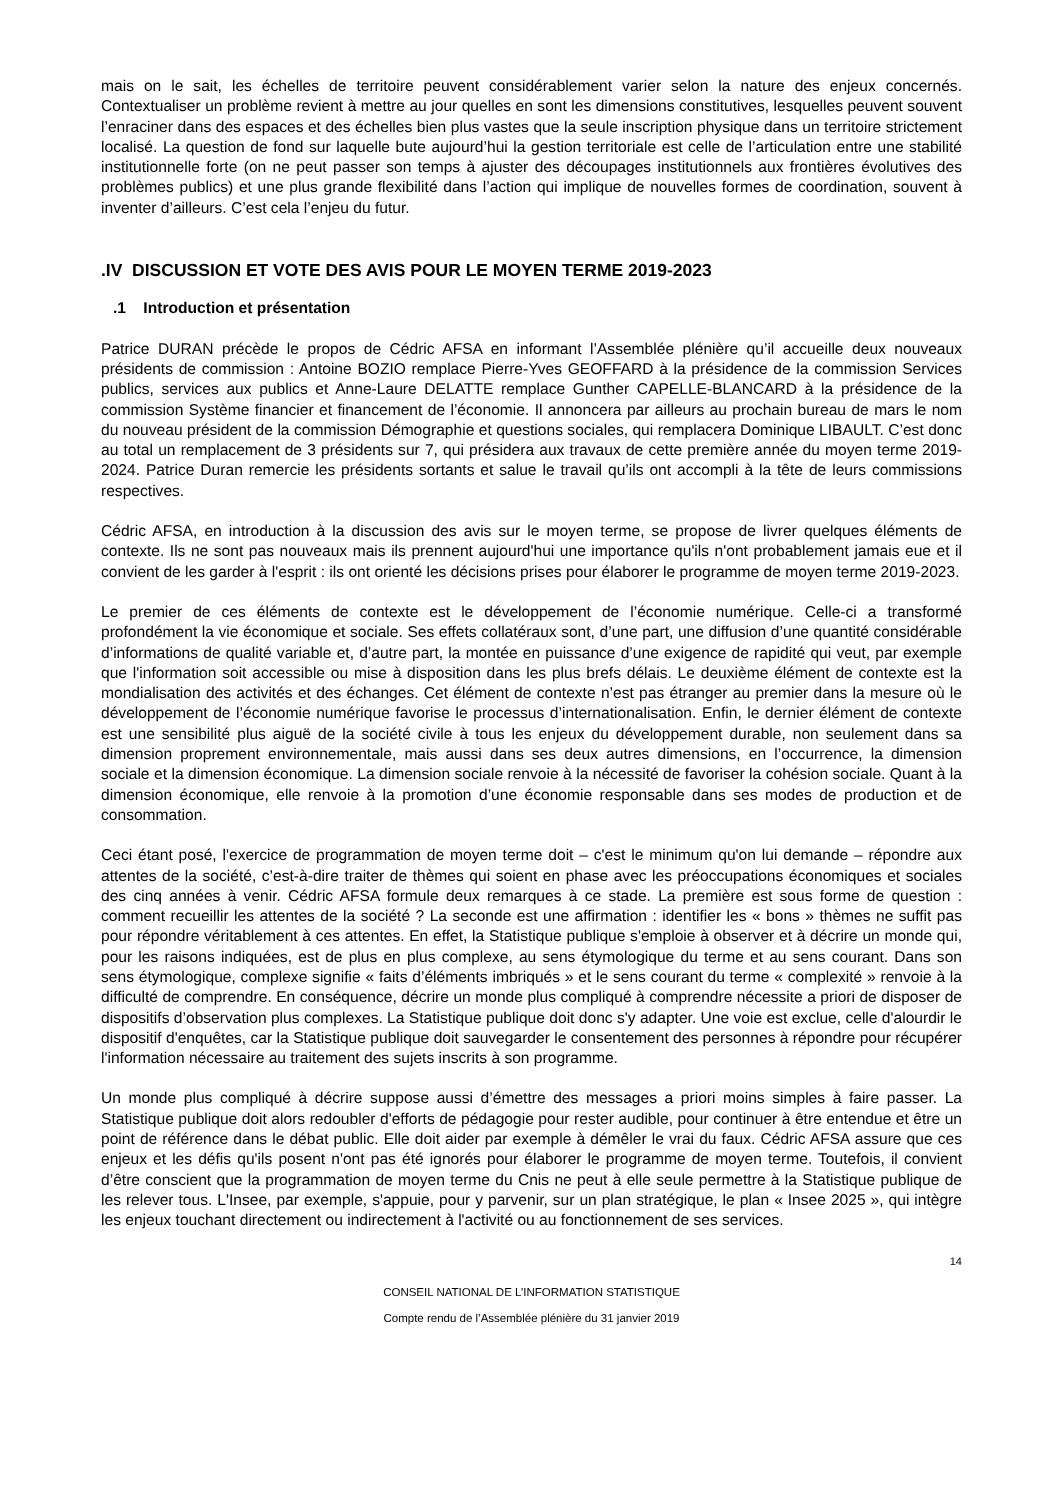mais on le sait, les échelles de territoire peuvent considérablement varier selon la nature des enjeux concernés. Contextualiser un problème revient à mettre au jour quelles en sont les dimensions constitutives, lesquelles peuvent souvent l’enraciner dans des espaces et des échelles bien plus vastes que la seule inscription physique dans un territoire strictement localisé. La question de fond sur laquelle bute aujourd’hui la gestion territoriale est celle de l’articulation entre une stabilité institutionnelle forte (on ne peut passer son temps à ajuster des découpages institutionnels aux frontières évolutives des problèmes publics) et une plus grande flexibilité dans l’action qui implique de nouvelles formes de coordination, souvent à inventer d’ailleurs. C’est cela l’enjeu du futur.
.IV DISCUSSION ET VOTE DES AVIS POUR LE MOYEN TERME 2019-2023
.1 Introduction et présentation
Patrice DURAN précède le propos de Cédric AFSA en informant l’Assemblée plénière qu’il accueille deux nouveaux présidents de commission : Antoine BOZIO remplace Pierre-Yves GEOFFARD à la présidence de la commission Services publics, services aux publics et Anne-Laure DELATTE remplace Gunther CAPELLE-BLANCARD à la présidence de la commission Système financier et financement de l’économie. Il annoncera par ailleurs au prochain bureau de mars le nom du nouveau président de la commission Démographie et questions sociales, qui remplacera Dominique LIBAULT. C’est donc au total un remplacement de 3 présidents sur 7, qui présidera aux travaux de cette première année du moyen terme 2019-2024. Patrice Duran remercie les présidents sortants et salue le travail qu’ils ont accompli à la tête de leurs commissions respectives.
Cédric AFSA, en introduction à la discussion des avis sur le moyen terme, se propose de livrer quelques éléments de contexte. Ils ne sont pas nouveaux mais ils prennent aujourd'hui une importance qu'ils n'ont probablement jamais eue et il convient de les garder à l'esprit : ils ont orienté les décisions prises pour élaborer le programme de moyen terme 2019-2023.
Le premier de ces éléments de contexte est le développement de l’économie numérique. Celle-ci a transformé profondément la vie économique et sociale. Ses effets collatéraux sont, d’une part, une diffusion d’une quantité considérable d’informations de qualité variable et, d’autre part, la montée en puissance d’une exigence de rapidité qui veut, par exemple que l'information soit accessible ou mise à disposition dans les plus brefs délais. Le deuxième élément de contexte est la mondialisation des activités et des échanges. Cet élément de contexte n’est pas étranger au premier dans la mesure où le développement de l’économie numérique favorise le processus d’internationalisation. Enfin, le dernier élément de contexte est une sensibilité plus aiguë de la société civile à tous les enjeux du développement durable, non seulement dans sa dimension proprement environnementale, mais aussi dans ses deux autres dimensions, en l’occurrence, la dimension sociale et la dimension économique. La dimension sociale renvoie à la nécessité de favoriser la cohésion sociale. Quant à la dimension économique, elle renvoie à la promotion d’une économie responsable dans ses modes de production et de consommation.
Ceci étant posé, l'exercice de programmation de moyen terme doit – c'est le minimum qu'on lui demande – répondre aux attentes de la société, c’est-à-dire traiter de thèmes qui soient en phase avec les préoccupations économiques et sociales des cinq années à venir. Cédric AFSA formule deux remarques à ce stade. La première est sous forme de question : comment recueillir les attentes de la société ? La seconde est une affirmation : identifier les « bons » thèmes ne suffit pas pour répondre véritablement à ces attentes. En effet, la Statistique publique s'emploie à observer et à décrire un monde qui, pour les raisons indiquées, est de plus en plus complexe, au sens étymologique du terme et au sens courant. Dans son sens étymologique, complexe signifie « faits d’éléments imbriqués » et le sens courant du terme « complexité » renvoie à la difficulté de comprendre. En conséquence, décrire un monde plus compliqué à comprendre nécessite a priori de disposer de dispositifs d’observation plus complexes. La Statistique publique doit donc s'y adapter. Une voie est exclue, celle d'alourdir le dispositif d'enquêtes, car la Statistique publique doit sauvegarder le consentement des personnes à répondre pour récupérer l'information nécessaire au traitement des sujets inscrits à son programme.
Un monde plus compliqué à décrire suppose aussi d’émettre des messages a priori moins simples à faire passer. La Statistique publique doit alors redoubler d'efforts de pédagogie pour rester audible, pour continuer à être entendue et être un point de référence dans le débat public. Elle doit aider par exemple à démêler le vrai du faux. Cédric AFSA assure que ces enjeux et les défis qu'ils posent n'ont pas été ignorés pour élaborer le programme de moyen terme. Toutefois, il convient d’être conscient que la programmation de moyen terme du Cnis ne peut à elle seule permettre à la Statistique publique de les relever tous. L'Insee, par exemple, s'appuie, pour y parvenir, sur un plan stratégique, le plan « Insee 2025 », qui intègre les enjeux touchant directement ou indirectement à l'activité ou au fonctionnement de ses services.
14
CONSEIL NATIONAL DE L’INFORMATION STATISTIQUE
Compte rendu de l’Assemblée plénière du 31 janvier 2019